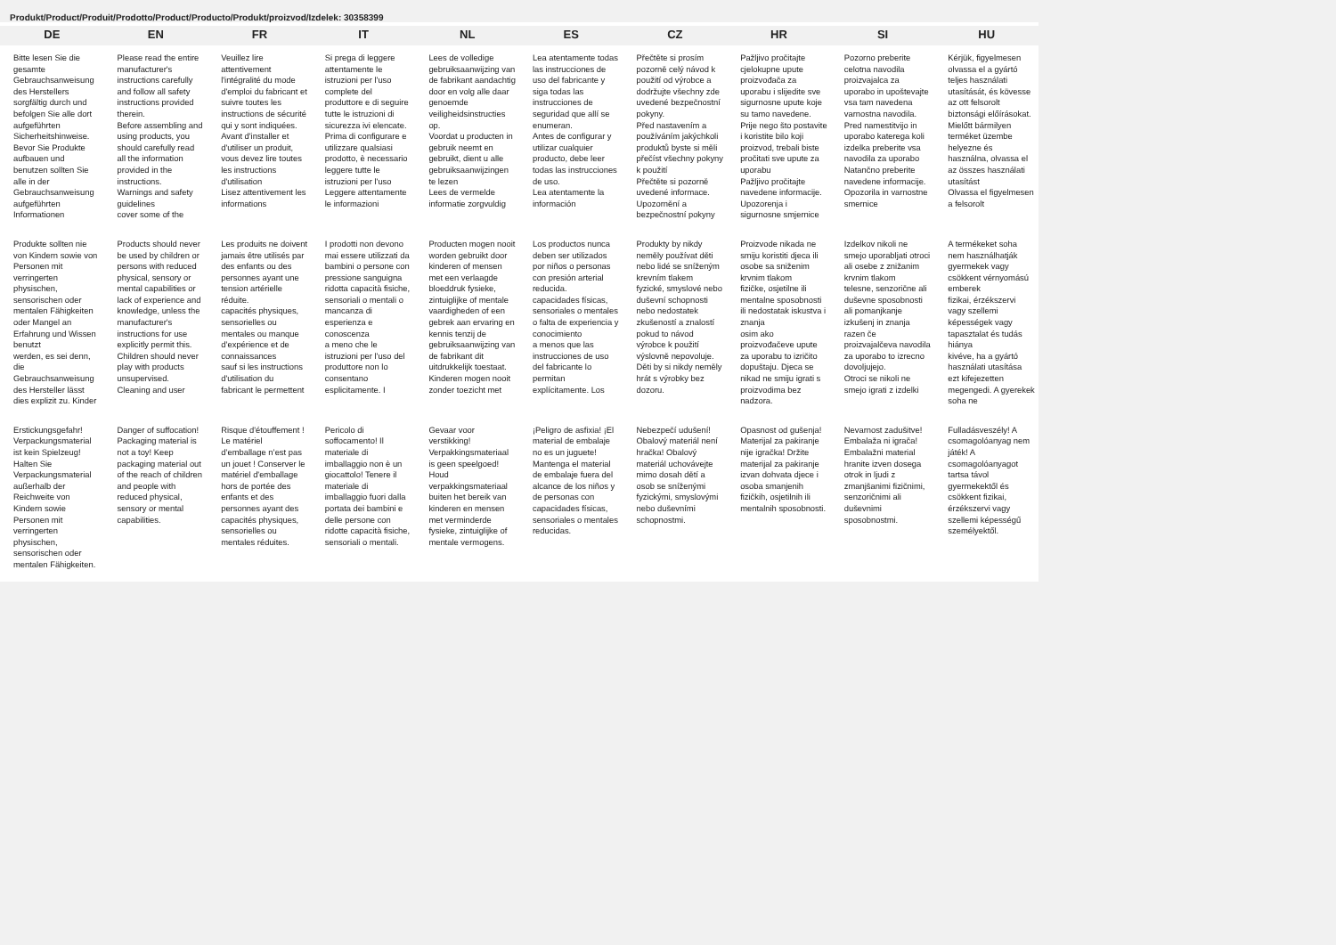Produkt/Product/Produit/Prodotto/Product/Producto/Produkt/proizvod/Izdelek: 30358399
| DE | EN | FR | IT | NL | ES | CZ | HR | SI | HU |
| --- | --- | --- | --- | --- | --- | --- | --- | --- | --- |
| Bitte lesen Sie die gesamte Gebrauchsanweisung des Herstellers sorgfältig durch und befolgen Sie alle dort aufgeführten Sicherheitshinweise. Bevor Sie Produkte aufbauen und benutzen sollten Sie alle in der Gebrauchsanweisung aufgeführten Informationen | Please read the entire manufacturer's instructions carefully and follow all safety instructions provided therein. Before assembling and using products, you should carefully read all the information provided in the instructions. Warnings and safety guidelines cover some of the | Veuillez lire attentivement l'intégralité du mode d'emploi du fabricant et suivre toutes les instructions de sécurité qui y sont indiquées. Avant d'installer et d'utiliser un produit, vous devez lire toutes les instructions d'utilisation Lisez attentivement les informations | Si prega di leggere attentamente le istruzioni per l'uso complete del produttore e di seguire tutte le istruzioni di sicurezza ivi elencate. Prima di configurare e utilizzare qualsiasi prodotto, è necessario leggere tutte le istruzioni per l'uso Leggere attentamente le informazioni | Lees de volledige gebruiksaanwijzing van de fabrikant aandachtig door en volg alle daar genoemde veiligheidsinstructies op. Voordat u producten in gebruik neemt en gebruikt, dient u alle gebruiksaanwijzingen te lezen Lees de vermelde informatie zorgvuldig | Lea atentamente todas las instrucciones de uso del fabricante y siga todas las instrucciones de seguridad que allí se enumeran. Antes de configurar y utilizar cualquier producto, debe leer todas las instrucciones de uso. Lea atentamente la información | Přečtěte si prosím pozorně celý návod k použití od výrobce a dodržujte všechny zde uvedené bezpečnostní pokyny. Před nastavením a používáním jakýchkoli produktů byste si měli přečíst všechny pokyny k použití Přečtěte si pozorně uvedené informace. Upozornění a bezpečnostní pokyny | Pažljivo pročitajte cjelokupne upute proizvođača za uporabu i slijedite sve sigurnosne upute koje su tamo navedene. Prije nego što postavite i koristite bilo koji proizvod, trebali biste pročitati sve upute za uporabu Pažljivo pročitajte navedene informacije. Upozorenja i sigurnosne smjernice | Pozorno preberite celotna navodila proizvajalca za uporabo in upoštevajte vsa tam navedena varnostna navodila. Pred namestitvijo in uporabo katerega koli izdelka preberite vsa navodila za uporabo Natančno preberite navedene informacije. Opozorila in varnostne smernice | Kérjük, figyelmesen olvassa el a gyártó teljes használati utasítását, és kövesse az ott felsorolt biztonsági előírásokat. Mielőtt bármilyen terméket üzembe helyezne és használna, olvassa el az összes használati utasítást Olvassa el figyelmesen a felsorolt |
| Produkte sollten nie von Kindern sowie von Personen mit verringerten physischen, sensorischen oder mentalen Fähigkeiten oder Mangel an Erfahrung und Wissen benutzt werden, es sei denn, die Gebrauchsanweisung des Hersteller lässt dies explizit zu. Kinder | Products should never be used by children or persons with reduced physical, sensory or mental capabilities or lack of experience and knowledge, unless the manufacturer's instructions for use explicitly permit this. Children should never play with products unsupervised. Cleaning and user | Les produits ne doivent jamais être utilisés par des enfants ou des personnes ayant une tension artérielle réduite. capacités physiques, sensorielles ou mentales ou manque d’expérience et de connaissances sauf si les instructions d'utilisation du fabricant le permettent | I prodotti non devono mai essere utilizzati da bambini o persone con pressione sanguigna ridotta capacità fisiche, sensoriali o mentali o mancanza di esperienza e conoscenza a meno che le istruzioni per l'uso del produttore non lo consentano esplicitamente. I | Producten mogen nooit worden gebruikt door kinderen of mensen met een verlaagde bloeddruk fysieke, zintuiglijke of mentale vaardigheden of een gebrek aan ervaring en kennis tenzij de gebruiksaanwijzing van de fabrikant dit uitdrukkelijk toestaat. Kinderen mogen nooit zonder toezicht met | Los productos nunca deben ser utilizados por niños o personas con presión arterial reducida. capacidades físicas, sensoriales o mentales o falta de experiencia y conocimiento a menos que las instrucciones de uso del fabricante lo permitan explícitamente. Los | Produkty by nikdy neměly používat děti nebo lidé se sníženým krevním tlakem fyzické, smyslové nebo duševní schopnosti nebo nedostatek zkušeností a znalostí pokud to návod výrobce k použití výslovně nepovoluje. Děti by si nikdy neměly hrát s výrobky bez dozoru. | Proizvode nikada ne smiju koristiti djeca ili osobe sa sniženim krvnim tlakom fizičke, osjetilne ili mentalne sposobnosti ili nedostatak iskustva i znanja osim ako proizvođačeve upute za uporabu to izričito dopuštaju. Djeca se nikad ne smiju igrati s proizvodima bez nadzora. | Izdelkov nikoli ne smejo uporabljati otroci ali osebe z znižanim krvnim tlakom telesne, senzorične ali duševne sposobnosti ali pomanjkanje izkušenj in znanja razen če proizvajalčeva navodila za uporabo to izrecno dovoljujejo. Otroci se nikoli ne smejo igrati z izdelki | A termékeket soha nem használhatják gyermekek vagy csökkent vérnyomású emberek fizikai, érzékszervi vagy szellemi képességek vagy tapasztalat és tudás hiánya kivéve, ha a gyártó használati utasítása ezt kifejezetten megengedi. A gyerekek soha ne |
| Erstickungsgefahr! Verpackungsmaterial ist kein Spielzeug! Halten Sie Verpackungsmaterial außerhalb der Reichweite von Kindern sowie Personen mit verringerten physischen, sensorischen oder mentalen Fähigkeiten. | Danger of suffocation! Packaging material is not a toy! Keep packaging material out of the reach of children and people with reduced physical, sensory or mental capabilities. | Risque d'étouffement ! Le matériel d’emballage n’est pas un jouet ! Conserver le matériel d'emballage hors de portée des enfants et des personnes ayant des capacités physiques, sensorielles ou mentales réduites. | Pericolo di soffocamento! Il materiale di imballaggio non è un giocattolo! Tenere il materiale di imballaggio fuori dalla portata dei bambini e delle persone con ridotte capacità fisiche, sensoriali o mentali. | Gevaar voor verstikking! Verpakkingsmateriaal is geen speelgoed! Houd verpakkingsmateriaal buiten het bereik van kinderen en mensen met verminderde fysieke, zintuiglijke of mentale vermogens. | ¡Peligro de asfixia! ¡El material de embalaje no es un juguete! Mantenga el material de embalaje fuera del alcance de los niños y de personas con capacidades físicas, sensoriales o mentales reducidas. | Nebezpečí udušení! Obalový materiál není hračka! Obalový materiál uchovávejte mimo dosah dětí a osob se sníženými fyzickými, smyslovými nebo duševními schopnostmi. | Opasnost od gušenja! Materijal za pakiranje nije igračka! Držite materijal za pakiranje izvan dohvata djece i osoba smanjenih fizičkih, osjetilnih ili mentalnih sposobnosti. | Nevarnost zadušitve! Embalaža ni igrača! Embalažni material hranite izven dosega otrok in ljudi z zmanjšanimi fizičnimi, senzoričnimi ali duševnimi sposobnostmi. | Fulladásveszély! A csomagolóanyag nem játék! A csomagolóanyagot tartsa távol gyermekektől és csökkent fizikai, érzékszervi vagy szellemi képességű személyektől. |